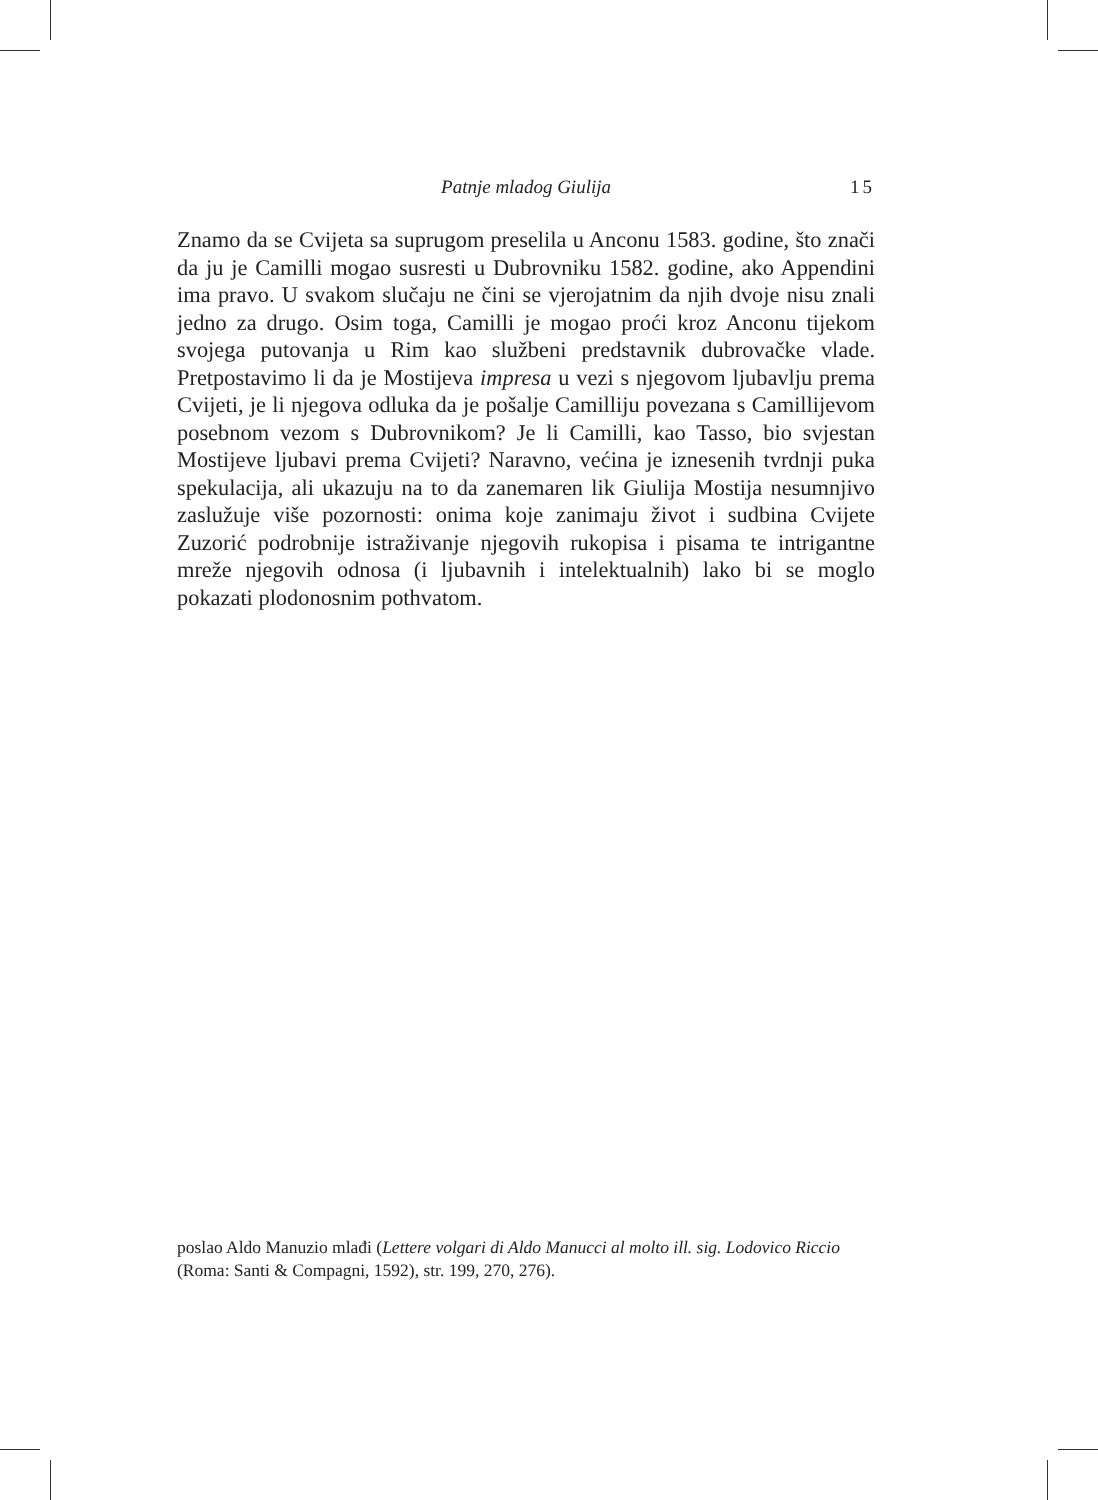Patnje mladog Giulija 15
Znamo da se Cvijeta sa suprugom preselila u Anconu 1583. godine, što znači da ju je Camilli mogao susresti u Dubrovniku 1582. godine, ako Appendini ima pravo. U svakom slučaju ne čini se vjerojatnim da njih dvoje nisu znali jedno za drugo. Osim toga, Camilli je mogao proći kroz Anconu tijekom svojega putovanja u Rim kao službeni predstavnik dubrovačke vlade. Pretpostavimo li da je Mostijeva impresa u vezi s njegovom ljubavlju prema Cvijeti, je li njegova odluka da je pošalje Camilliju povezana s Camillijevom posebnom vezom s Dubrovnikom? Je li Camilli, kao Tasso, bio svjestan Mostijeve ljubavi prema Cvijeti? Naravno, većina je iznesenih tvrdnji puka spekulacija, ali ukazuju na to da zanemaren lik Giulija Mostija nesumnjivo zaslužuje više pozornosti: onima koje zanimaju život i sudbina Cvijete Zuzorić podrobnije istraživanje njegovih rukopisa i pisama te intrigantne mreže njegovih odnosa (i ljubavnih i intelektualnih) lako bi se moglo pokazati plodonosnim pothvatom.
poslao Aldo Manuzio mlađi (Lettere volgari di Aldo Manucci al molto ill. sig. Lodovico Riccio (Roma: Santi & Compagni, 1592), str. 199, 270, 276).